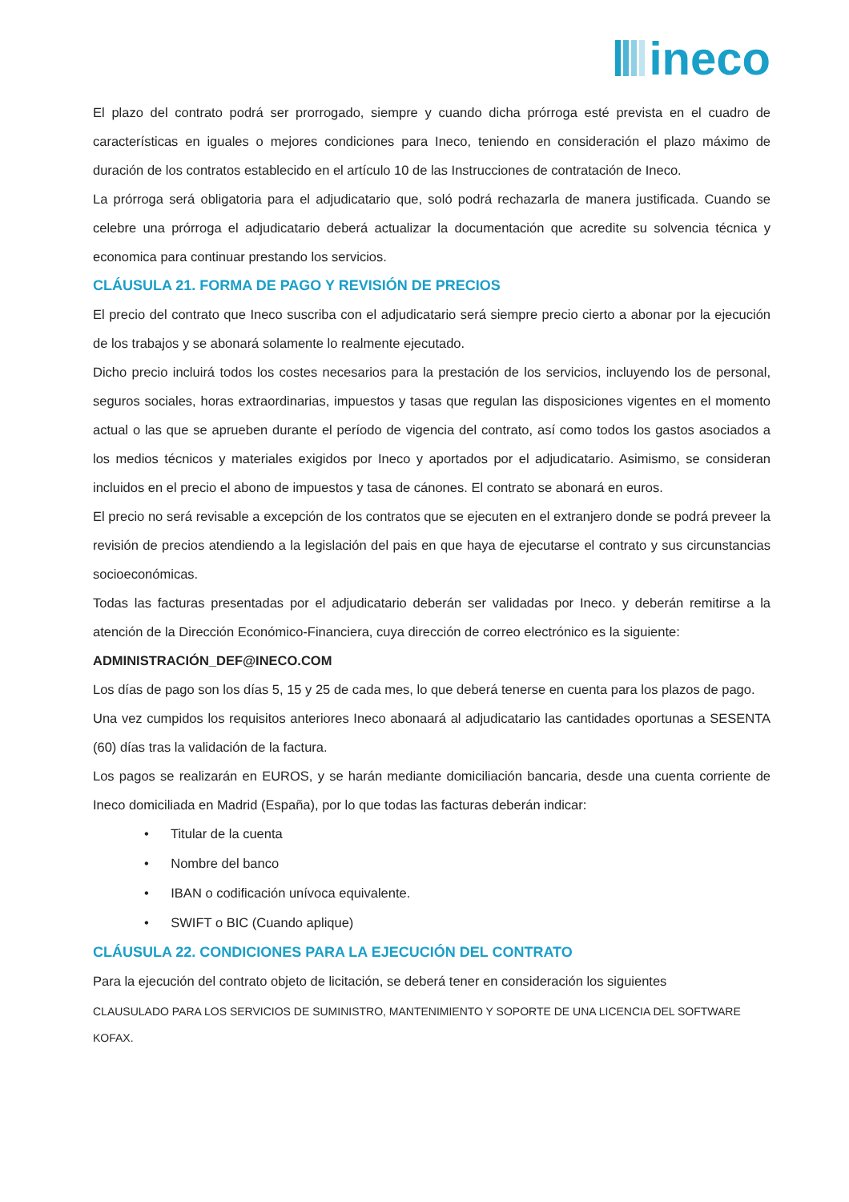ineco
El plazo del contrato podrá ser prorrogado, siempre y cuando dicha prórroga esté prevista en el cuadro de características en iguales o mejores condiciones para Ineco, teniendo en consideración el plazo máximo de duración de los contratos establecido en el artículo 10 de las Instrucciones de contratación de Ineco.
La prórroga será obligatoria para el adjudicatario que, soló podrá rechazarla de manera justificada. Cuando se celebre una prórroga el adjudicatario deberá actualizar la documentación que acredite su solvencia técnica y economica para continuar prestando los servicios.
CLÁUSULA 21. FORMA DE PAGO Y REVISIÓN DE PRECIOS
El precio del contrato que Ineco suscriba con el adjudicatario será siempre precio cierto a abonar por la ejecución de los trabajos y se abonará solamente lo realmente ejecutado.
Dicho precio incluirá todos los costes necesarios para la prestación de los servicios, incluyendo los de personal, seguros sociales, horas extraordinarias, impuestos y tasas que regulan las disposiciones vigentes en el momento actual o las que se aprueben durante el período de vigencia del contrato, así como todos los gastos asociados a los medios técnicos y materiales exigidos por Ineco y aportados por el adjudicatario. Asimismo, se consideran incluidos en el precio el abono de impuestos y tasa de cánones. El contrato se abonará en euros.
El precio no será revisable a excepción de los contratos que se ejecuten en el extranjero donde se podrá preveer la revisión de precios atendiendo a la legislación del pais en que haya de ejecutarse el contrato y sus circunstancias socioeconómicas.
Todas las facturas presentadas por el adjudicatario deberán ser validadas por Ineco. y deberán remitirse a la atención de la Dirección Económico-Financiera, cuya dirección de correo electrónico es la siguiente:
ADMINISTRACIÓN_DEF@INECO.COM
Los días de pago son los días 5, 15 y 25 de cada mes, lo que deberá tenerse en cuenta para los plazos de pago.
Una vez cumpidos los requisitos anteriores Ineco abonaará al adjudicatario las cantidades oportunas a SESENTA (60) días tras la validación de la factura.
Los pagos se realizarán en EUROS, y se harán mediante domiciliación bancaria, desde una cuenta corriente de Ineco domiciliada en Madrid (España), por lo que todas las facturas deberán indicar:
• Titular de la cuenta
• Nombre del banco
• IBAN o codificación unívoca equivalente.
• SWIFT o BIC (Cuando aplique)
CLÁUSULA 22. CONDICIONES PARA LA EJECUCIÓN DEL CONTRATO
Para la ejecución del contrato objeto de licitación, se deberá tener en consideración los siguientes
CLAUSULADO PARA LOS SERVICIOS DE SUMINISTRO, MANTENIMIENTO Y SOPORTE DE UNA LICENCIA DEL SOFTWARE KOFAX.